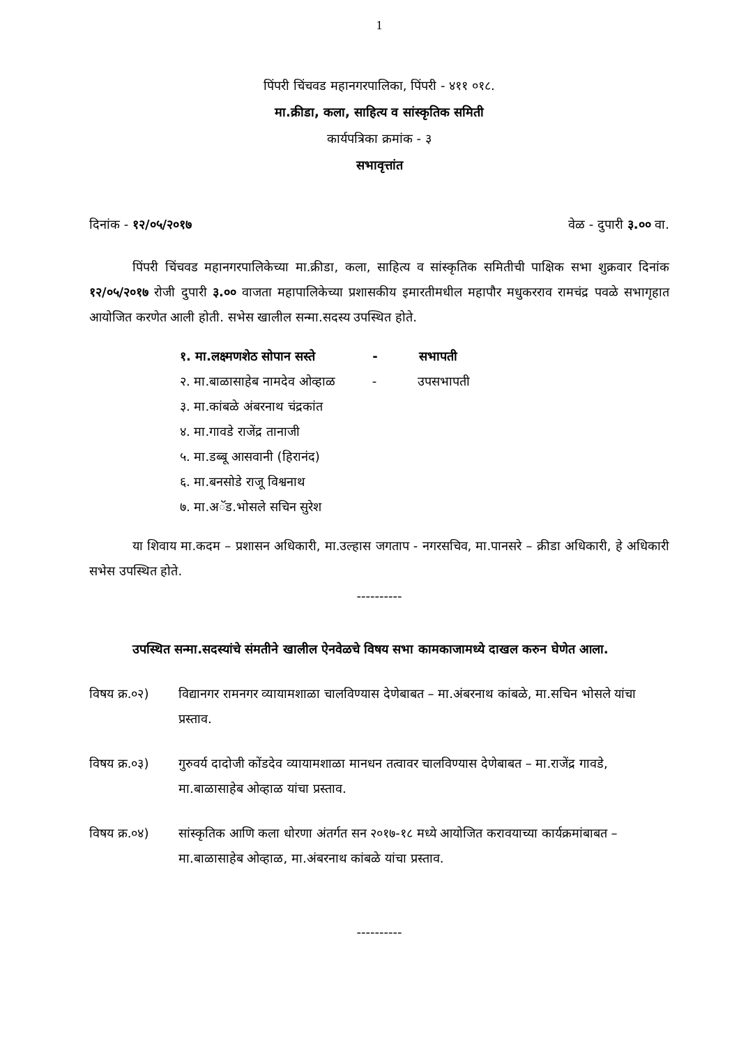1
पिंपरी चिंचवड महानगरपालिका, पिंपरी - ४११ ०१८.
मा.क्रीडा, कला, साहित्य व सांस्कृतिक समिती
कार्यपत्रिका क्रमांक - ३
सभावृत्तांत
दिनांक - १२/०५/२०१७ वेळ - दुपारी ३.०० वा.
पिंपरी चिंचवड महानगरपालिकेच्या मा.क्रीडा, कला, साहित्य व सांस्कृतिक समितीची पाक्षिक सभा शुक्रवार दिनांक १२/०५/२०१७ रोजी दुपारी ३.०० वाजता महापालिकेच्या प्रशासकीय इमारतीमधील महापौर मधुकरराव रामचंद्र पवळे सभागृहात आयोजित करणेत आली होती. सभेस खालील सन्मा.सदस्य उपस्थित होते.
१. मा.लक्ष्मणशेठ सोपान सस्ते - सभापती
२. मा.बाळासाहेब नामदेव ओव्हाळ - उपसभापती
३. मा.कांबळे अंबरनाथ चंद्रकांत
४. मा.गावडे राजेंद्र तानाजी
५. मा.डब्बू आसवानी (हिरानंद)
६. मा.बनसोडे राजू विश्वनाथ
७. मा.अॅड.भोसले सचिन सुरेश
या शिवाय मा.कदम – प्रशासन अधिकारी, मा.उल्हास जगताप - नगरसचिव, मा.पानसरे – क्रीडा अधिकारी, हे अधिकारी सभेस उपस्थित होते.
----------
उपस्थित सन्मा.सदस्यांचे संमतीने खालील ऐनवेळचे विषय सभा कामकाजामध्ये दाखल करुन घेणेत आला.
विषय क्र.०२) विद्यानगर रामनगर व्यायामशाळा चालविण्यास देणेबाबत – मा.अंबरनाथ कांबळे, मा.सचिन भोसले यांचा प्रस्ताव.
विषय क्र.०३) गुरुवर्य दादोजी कोंडदेव व्यायामशाळा मानधन तत्वावर चालविण्यास देणेबाबत – मा.राजेंद्र गावडे, मा.बाळासाहेब ओव्हाळ यांचा प्रस्ताव.
विषय क्र.०४) सांस्कृतिक आणि कला धोरणा अंतर्गत सन २०१७-१८ मध्ये आयोजित करावयाच्या कार्यक्रमांबाबत – मा.बाळासाहेब ओव्हाळ, मा.अंबरनाथ कांबळे यांचा प्रस्ताव.
----------